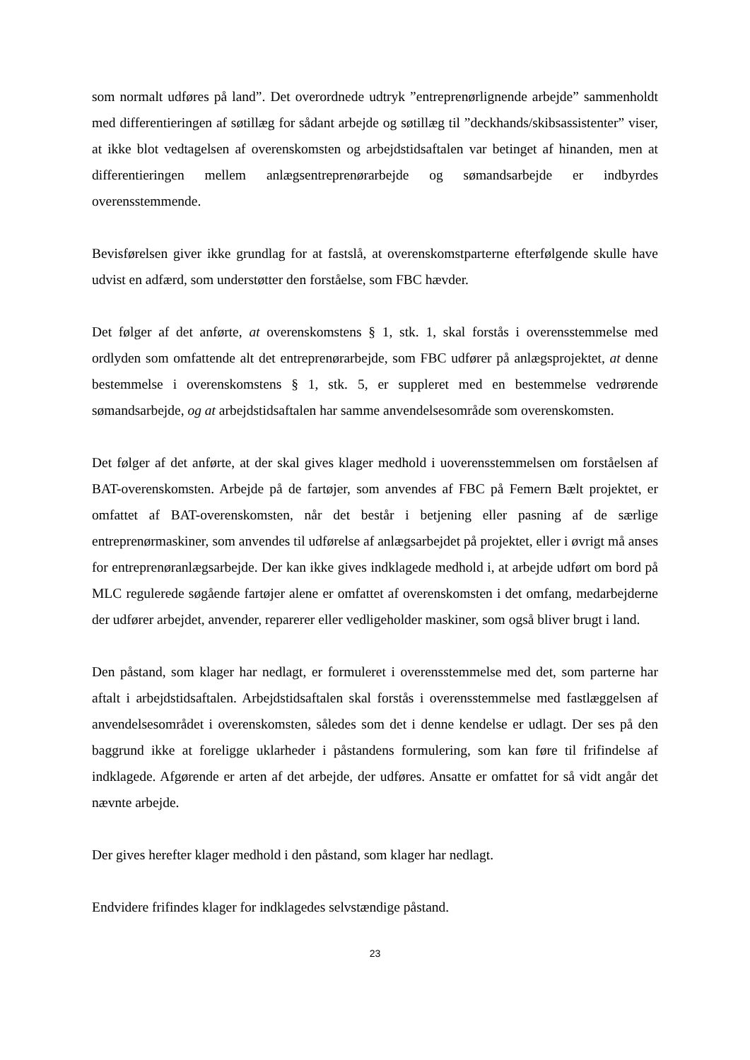som normalt udføres på land”. Det overordnede udtryk ”entreprenørlignende arbejde” sammenholdt med differentieringen af søtillæg for sådant arbejde og søtillæg til ”deckhands/skibsassistenter” viser, at ikke blot vedtagelsen af overenskomsten og arbejdstidsaftalen var betinget af hinanden, men at differentieringen mellem anlægsentreprenørarbejde og sømandsarbejde er indbyrdes overensstemmende.
Bevisførelsen giver ikke grundlag for at fastslå, at overenskomstparterne efterfølgende skulle have udvist en adfærd, som understøtter den forståelse, som FBC hævder.
Det følger af det anførte, at overenskomstens § 1, stk. 1, skal forstås i overensstemmelse med ordlyden som omfattende alt det entreprenørarbejde, som FBC udfører på anlægsprojektet, at denne bestemmelse i overenskomstens § 1, stk. 5, er suppleret med en bestemmelse vedrørende sømandsarbejde, og at arbejdstidsaftalen har samme anvendelsesområde som overenskomsten.
Det følger af det anførte, at der skal gives klager medhold i uoverensstemmelsen om forståelsen af BAT-overenskomsten. Arbejde på de fartøjer, som anvendes af FBC på Femern Bælt projektet, er omfattet af BAT-overenskomsten, når det består i betjening eller pasning af de særlige entreprenørmaskiner, som anvendes til udførelse af anlægsarbejdet på projektet, eller i øvrigt må anses for entreprenøranlægsarbejde. Der kan ikke gives indklagede medhold i, at arbejde udført om bord på MLC regulerede søgående fartøjer alene er omfattet af overenskomsten i det omfang, medarbejderne der udfører arbejdet, anvender, reparerer eller vedligeholder maskiner, som også bliver brugt i land.
Den påstand, som klager har nedlagt, er formuleret i overensstemmelse med det, som parterne har aftalt i arbejdstidsaftalen. Arbejdstidsaftalen skal forstås i overensstemmelse med fastlæggelsen af anvendelsesområdet i overenskomsten, således som det i denne kendelse er udlagt. Der ses på den baggrund ikke at foreligge uklarheder i påstandens formulering, som kan føre til frifindelse af indklagede. Afgørende er arten af det arbejde, der udføres. Ansatte er omfattet for så vidt angår det nævnte arbejde.
Der gives herefter klager medhold i den påstand, som klager har nedlagt.
Endvidere frifindes klager for indklagedes selvstændige påstand.
23